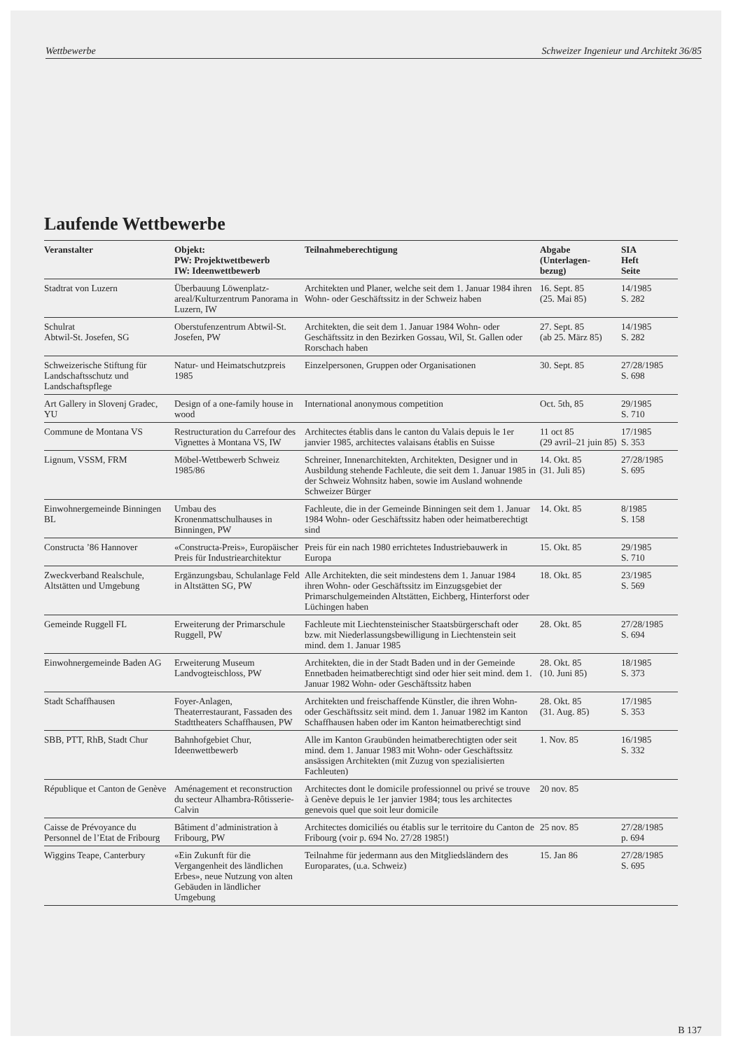Wettbewerbe Schweizer Ingenieur und Architekt 36/85
Laufende Wettbewerbe
| Veranstalter | Objekt: PW: Projektwettbewerb IW: Ideenwettbewerb | Teilnahmeberechtigung | Abgabe (Unterlagen- bezug) | SIA Heft Seite |
| --- | --- | --- | --- | --- |
| Stadtrat von Luzern | Überbauung Löwenplatz-areal/Kulturzentrum Panorama in Luzern, IW | Architekten und Planer, welche seit dem 1. Januar 1984 ihren Wohn- oder Geschäftssitz in der Schweiz haben | 16. Sept. 85 (25. Mai 85) | 14/1985 S. 282 |
| Schulrat Abtwil-St. Josefen, SG | Oberstufenzentrum Abtwil-St. Josefen, PW | Architekten, die seit dem 1. Januar 1984 Wohn- oder Geschäftssitz in den Bezirken Gossau, Wil, St. Gallen oder Rorschach haben | 27. Sept. 85 (ab 25. März 85) | 14/1985 S. 282 |
| Schweizerische Stiftung für Landschaftsschutz und Landschaftspflege | Natur- und Heimatschutzpreis 1985 | Einzelpersonen, Gruppen oder Organisationen | 30. Sept. 85 | 27/28/1985 S. 698 |
| Art Gallery in Slovenj Gradec, YU | Design of a one-family house in wood | International anonymous competition | Oct. 5th, 85 | 29/1985 S. 710 |
| Commune de Montana VS | Restructuration du Carrefour des Vignettes à Montana VS, IW | Architectes établis dans le canton du Valais depuis le 1er janvier 1985, architectes valaisans établis en Suisse | 11 oct 85 (29 avril–21 juin 85) | 17/1985 S. 353 |
| Lignum, VSSM, FRM | Möbel-Wettbewerb Schweiz 1985/86 | Schreiner, Innenarchitekten, Architekten, Designer und in Ausbildung stehende Fachleute, die seit dem 1. Januar 1985 in der Schweiz Wohnsitz haben, sowie im Ausland wohnende Schweizer Bürger | 14. Okt. 85 (31. Juli 85) | 27/28/1985 S. 695 |
| Einwohnergemeinde Binningen BL | Umbau des Kronenmattschulhauses in Binningen, PW | Fachleute, die in der Gemeinde Binningen seit dem 1. Januar 1984 Wohn- oder Geschäftssitz haben oder heimatberechtigt sind | 14. Okt. 85 | 8/1985 S. 158 |
| Constructa ’86 Hannover | «Constructa-Preis», Europäischer Preis für Industriearchitektur | Preis für ein nach 1980 errichtetes Industriebauwerk in Europa | 15. Okt. 85 | 29/1985 S. 710 |
| Zweckverband Realschule, Altstätten und Umgebung | Ergänzungsbau, Schulanlage Feld in Altstätten SG, PW | Alle Architekten, die seit mindestens dem 1. Januar 1984 ihren Wohn- oder Geschäftssitz im Einzugsgebiet der Primarschulgemeinden Altstätten, Eichberg, Hinterforst oder Lüchingen haben | 18. Okt. 85 | 23/1985 S. 569 |
| Gemeinde Ruggell FL | Erweiterung der Primarschule Ruggell, PW | Fachleute mit Liechtensteinischer Staatsbürgerschaft oder bzw. mit Niederlassungsbewilligung in Liechtenstein seit mind. dem 1. Januar 1985 | 28. Okt. 85 | 27/28/1985 S. 694 |
| Einwohnergemeinde Baden AG | Erweiterung Museum Landvogteischloss, PW | Architekten, die in der Stadt Baden und in der Gemeinde Ennetbaden heimatberechtigt sind oder hier seit mind. dem 1. Januar 1982 Wohn- oder Geschäftssitz haben | 28. Okt. 85 (10. Juni 85) | 18/1985 S. 373 |
| Stadt Schaffhausen | Foyer-Anlagen, Theaterrestaurant, Fassaden des Stadttheaters Schaffhausen, PW | Architekten und freischaffende Künstler, die ihren Wohn- oder Geschäftssitz seit mind. dem 1. Januar 1982 im Kanton Schaffhausen haben oder im Kanton heimatberechtigt sind | 28. Okt. 85 (31. Aug. 85) | 17/1985 S. 353 |
| SBB, PTT, RhB, Stadt Chur | Bahnhofgebiet Chur, Ideenwettbewerb | Alle im Kanton Graubünden heimatberechtigten oder seit mind. dem 1. Januar 1983 mit Wohn- oder Geschäftssitz ansässigen Architekten (mit Zuzug von spezialisierten Fachleuten) | 1. Nov. 85 | 16/1985 S. 332 |
| République et Canton de Genève | Aménagement et reconstruction du secteur Alhambra-Rôtisserie-Calvin | Architectes dont le domicile professionnel ou privé se trouve à Genève depuis le 1er janvier 1984; tous les architectes genevois quel que soit leur domicile | 20 nov. 85 | |
| Caisse de Prévoyance du Personnel de l’Etat de Fribourg | Bâtiment d’administration à Fribourg, PW | Architectes domiciliés ou établis sur le territoire du Canton de Fribourg (voir p. 694 No. 27/28 1985!) | 25 nov. 85 | 27/28/1985 p. 694 |
| Wiggins Teape, Canterbury | «Ein Zukunft für die Vergangenheit des ländlichen Erbes», neue Nutzung von alten Gebäuden in ländlicher Umgebung | Teilnahme für jedermann aus den Mitgliedsländern des Europarates, (u.a. Schweiz) | 15. Jan 86 | 27/28/1985 S. 695 |
B 137